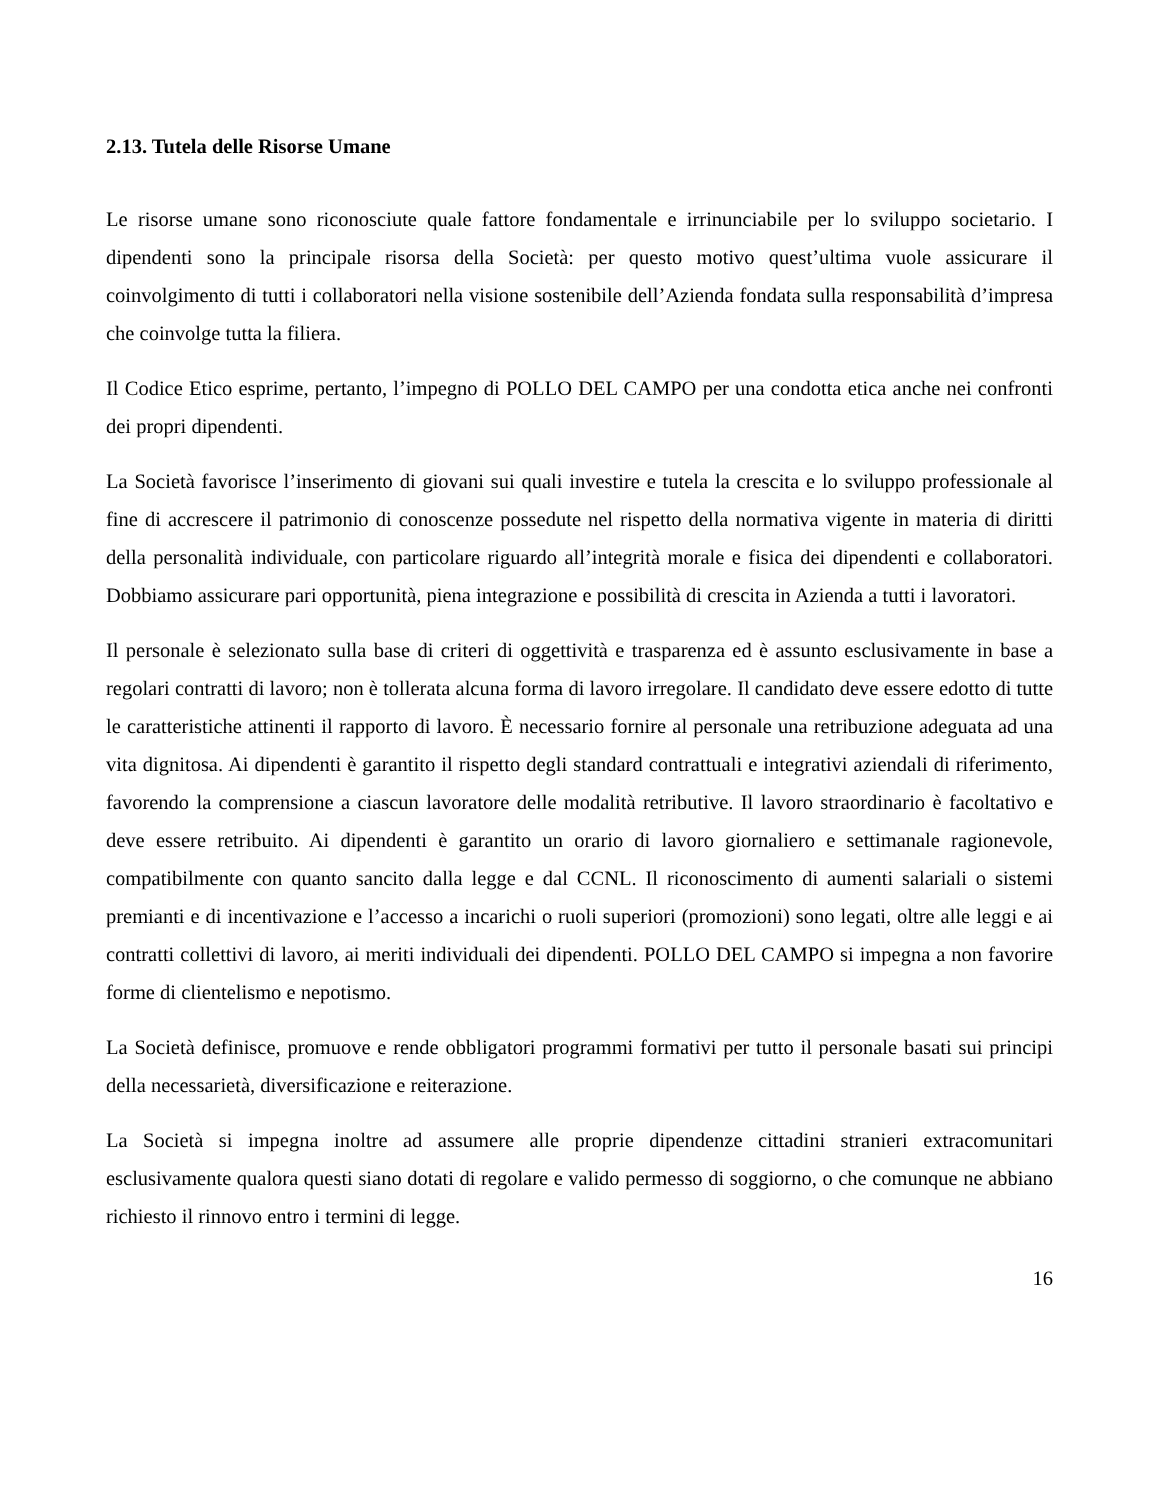2.13. Tutela delle Risorse Umane
Le risorse umane sono riconosciute quale fattore fondamentale e irrinunciabile per lo sviluppo societario. I dipendenti sono la principale risorsa della Società: per questo motivo quest’ultima vuole assicurare il coinvolgimento di tutti i collaboratori nella visione sostenibile dell’Azienda fondata sulla responsabilità d’impresa che coinvolge tutta la filiera.
Il Codice Etico esprime, pertanto, l’impegno di POLLO DEL CAMPO per una condotta etica anche nei confronti dei propri dipendenti.
La Società favorisce l’inserimento di giovani sui quali investire e tutela la crescita e lo sviluppo professionale al fine di accrescere il patrimonio di conoscenze possedute nel rispetto della normativa vigente in materia di diritti della personalità individuale, con particolare riguardo all’integrità morale e fisica dei dipendenti e collaboratori. Dobbiamo assicurare pari opportunità, piena integrazione e possibilità di crescita in Azienda a tutti i lavoratori.
Il personale è selezionato sulla base di criteri di oggettività e trasparenza ed è assunto esclusivamente in base a regolari contratti di lavoro; non è tollerata alcuna forma di lavoro irregolare. Il candidato deve essere edotto di tutte le caratteristiche attinenti il rapporto di lavoro. È necessario fornire al personale una retribuzione adeguata ad una vita dignitosa. Ai dipendenti è garantito il rispetto degli standard contrattuali e integrativi aziendali di riferimento, favorendo la comprensione a ciascun lavoratore delle modalità retributive. Il lavoro straordinario è facoltativo e deve essere retribuito. Ai dipendenti è garantito un orario di lavoro giornaliero e settimanale ragionevole, compatibilmente con quanto sancito dalla legge e dal CCNL. Il riconoscimento di aumenti salariali o sistemi premianti e di incentivazione e l’accesso a incarichi o ruoli superiori (promozioni) sono legati, oltre alle leggi e ai contratti collettivi di lavoro, ai meriti individuali dei dipendenti. POLLO DEL CAMPO si impegna a non favorire forme di clientelismo e nepotismo.
La Società definisce, promuove e rende obbligatori programmi formativi per tutto il personale basati sui principi della necessarietà, diversificazione e reiterazione.
La Società si impegna inoltre ad assumere alle proprie dipendenze cittadini stranieri extracomunitari esclusivamente qualora questi siano dotati di regolare e valido permesso di soggiorno, o che comunque ne abbiano richiesto il rinnovo entro i termini di legge.
16